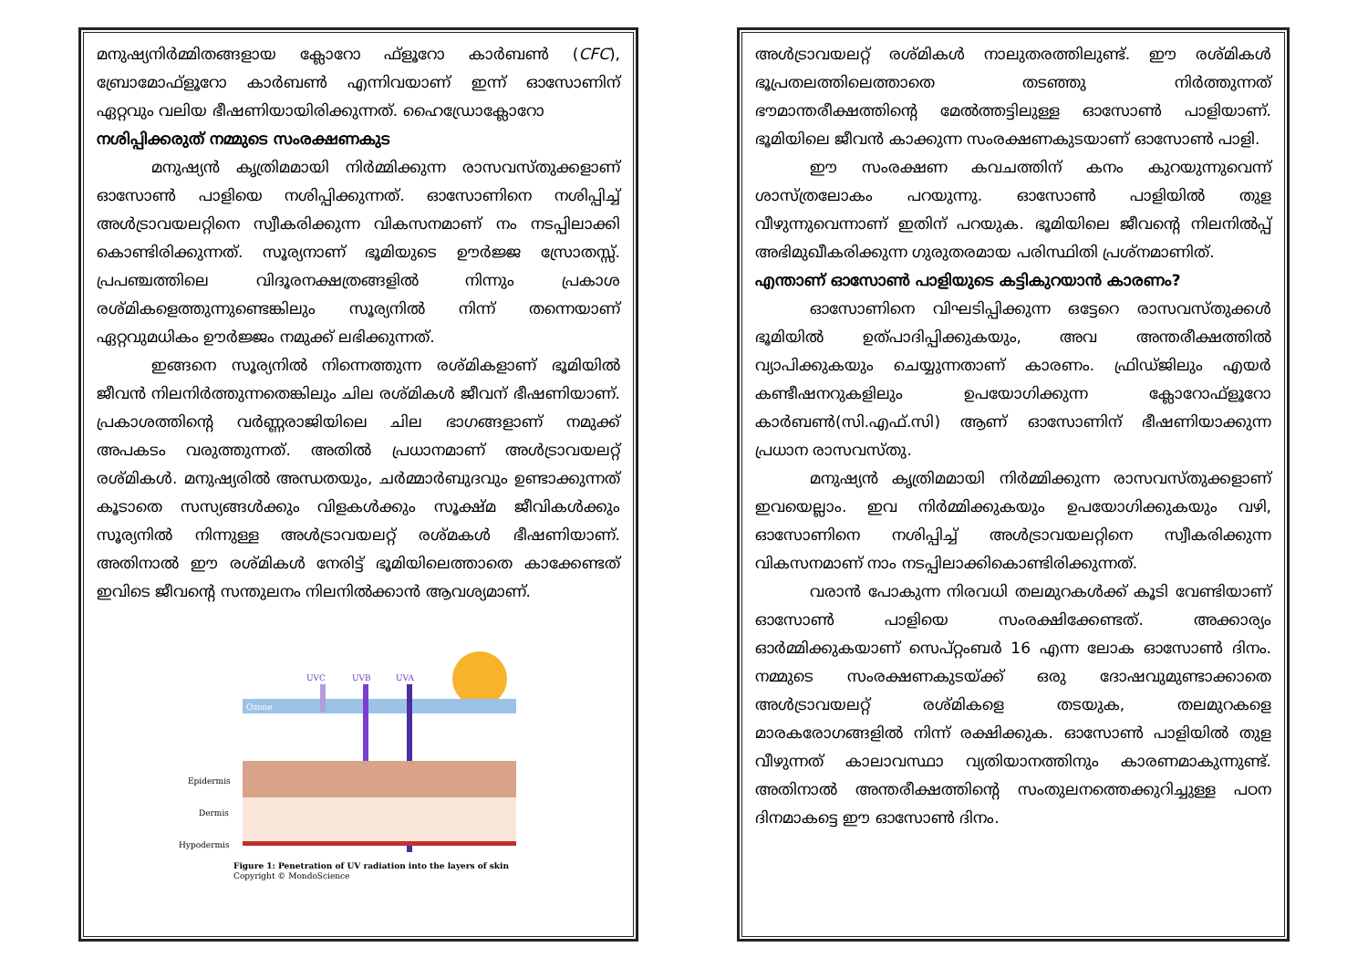മനുഷ്യനിർമ്മിതങ്ങളായ ക്ലോറോ ഫ്ളൂറോ കാർബൺ (CFC), ബ്രോമോഫ്ളൂറോ കാർബൺ എന്നിവയാണ് ഇന്ന് ഓസോണിന് ഏറ്റവും വലിയ ഭീഷണിയായിരിക്കുന്നത്. ഹൈഡ്രോക്ലോറോ
നശിപ്പിക്കരുത് നമ്മുടെ സംരക്ഷണകുട
മനുഷ്യൻ കൃത്രിമമായി നിർമ്മിക്കുന്ന രാസവസ്തുക്കളാണ് ഓസോൺ പാളിയെ നശിപ്പിക്കുന്നത്. ഓസോണിനെ നശിപ്പിച്ച് അൾട്രാവയലറ്റിനെ സ്വീകരിക്കുന്ന വികസനമാണ് നം നടപ്പിലാക്കി കൊണ്ടിരിക്കുന്നത്. സൂര്യനാണ് ഭൂമിയുടെ ഊർജ്ജ സ്രോതസ്സ്. പ്രപഞ്ചത്തിലെ വിദൂരനക്ഷത്രങ്ങളിൽ നിന്നും പ്രകാശ രശ്മികളെത്തുന്നുണ്ടെങ്കിലും സൂര്യനിൽ നിന്ന് തന്നെയാണ് ഏറ്റവുമധികം ഊർജ്ജം നമുക്ക് ലഭിക്കുന്നത്.
ഇങ്ങനെ സൂര്യനിൽ നിന്നെത്തുന്ന രശ്മികളാണ് ഭൂമിയിൽ ജീവൻ നിലനിർത്തുന്നതെങ്കിലും ചില രശ്മികൾ ജീവന് ഭീഷണിയാണ്. പ്രകാശത്തിന്റെ വർണ്ണരാജിയിലെ ചില ഭാഗങ്ങളാണ് നമുക്ക് അപകടം വരുത്തുന്നത്. അതിൽ പ്രധാനമാണ് അൾട്രാവയലറ്റ് രശ്മികൾ. മനുഷ്യരിൽ അന്ധതയും, ചർമ്മാർബുദവും ഉണ്ടാക്കുന്നത് കൂടാതെ സസ്യങ്ങൾക്കും വിളകൾക്കും സൂക്ഷ്മ ജീവികൾക്കും സൂര്യനിൽ നിന്നുള്ള അൾട്രാവയലറ്റ് രശ്മകൾ ഭീഷണിയാണ്. അതിനാൽ ഈ രശ്മികൾ നേരിട്ട് ഭൂമിയിലെത്താതെ കാക്കേണ്ടത് ഇവിടെ ജീവന്റെ സന്തുലനം നിലനിൽക്കാൻ ആവശ്യമാണ്.
Ozone
UVC
UVB
UVA
Epidermis
Dermis
Hypodermis
Figure 1: Penetration of UV radiation into the layers of skin
Copyright © MondoScience
അൾട്രാവയലറ്റ് രശ്മികൾ നാലുതരത്തിലുണ്ട്. ഈ രശ്മികൾ ഭൂപ്രതലത്തിലെത്താതെ തടഞ്ഞു നിർത്തുന്നത് ഭൗമാന്തരീക്ഷത്തിന്റെ മേൽത്തട്ടിലുള്ള ഓസോൺ പാളിയാണ്. ഭൂമിയിലെ ജീവൻ കാക്കുന്ന സംരക്ഷണകുടയാണ് ഓസോൺ പാളി.
ഈ സംരക്ഷണ കവചത്തിന് കനം കുറയുന്നുവെന്ന് ശാസ്ത്രലോകം പറയുന്നു. ഓസോൺ പാളിയിൽ തുള വീഴുന്നുവെന്നാണ് ഇതിന് പറയുക. ഭൂമിയിലെ ജീവന്റെ നിലനിൽപ്പ് അഭിമുഖീകരിക്കുന്ന ഗുരുതരമായ പരിസ്ഥിതി പ്രശ്നമാണിത്.
എന്താണ് ഓസോൺ പാളിയുടെ കട്ടികുറയാൻ കാരണം?
ഓസോണിനെ വിഘടിപ്പിക്കുന്ന ഒട്ടേറെ രാസവസ്തുക്കൾ ഭൂമിയിൽ ഉത്പാദിപ്പിക്കുകയും, അവ അന്തരീക്ഷത്തിൽ വ്യാപിക്കുകയും ചെയ്യുന്നതാണ് കാരണം. ഫ്രിഡ്ജിലും എയർ കണ്ടീഷനറുകളിലും ഉപയോഗിക്കുന്ന ക്ലോറോഫ്ളൂറോ കാർബൺ(സി.എഫ്.സി) ആണ് ഓസോണിന് ഭീഷണിയാക്കുന്ന പ്രധാന രാസവസ്തു.
മനുഷ്യൻ കൃത്രിമമായി നിർമ്മിക്കുന്ന രാസവസ്തുക്കളാണ് ഇവയെല്ലാം. ഇവ നിർമ്മിക്കുകയും ഉപയോഗിക്കുകയും വഴി, ഓസോണിനെ നശിപ്പിച്ച് അൾട്രാവയലറ്റിനെ സ്വീകരിക്കുന്ന വികസനമാണ് നാം നടപ്പിലാക്കികൊണ്ടിരിക്കുന്നത്.
വരാൻ പോകുന്ന നിരവധി തലമുറകൾക്ക് കൂടി വേണ്ടിയാണ് ഓസോൺ പാളിയെ സംരക്ഷിക്കേണ്ടത്. അക്കാര്യം ഓർമ്മിക്കുകയാണ് സെപ്റ്റംബർ 16 എന്ന ലോക ഓസോൺ ദിനം. നമ്മുടെ സംരക്ഷണകുടയ്ക്ക് ഒരു ദോഷവുമുണ്ടാക്കാതെ അൾട്രാവയലറ്റ് രശ്മികളെ തടയുക, തലമുറകളെ മാരകരോഗങ്ങളിൽ നിന്ന് രക്ഷിക്കുക. ഓസോൺ പാളിയിൽ തുള വീഴുന്നത് കാലാവസ്ഥാ വ്യതിയാനത്തിനും കാരണമാകുന്നുണ്ട്. അതിനാൽ അന്തരീക്ഷത്തിന്റെ സംതുലനത്തെക്കുറിച്ചുള്ള പഠന ദിനമാകട്ടെ ഈ ഓസോൺ ദിനം.